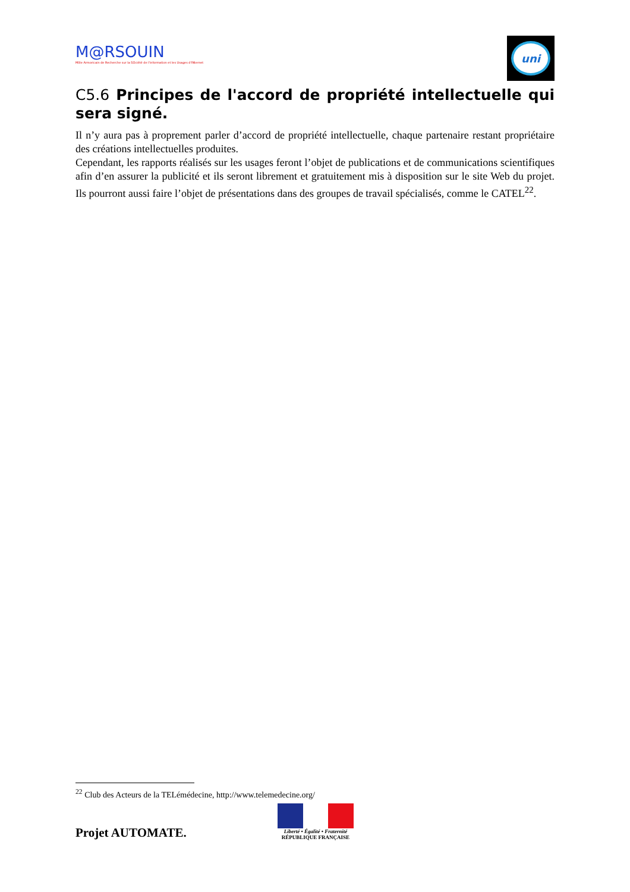M@RSOUIN
Môle Armoricain de Recherche sur la SOciété de l'information et les Usages d'INternet
uni
C5.6 Principes de l'accord de propriété intellectuelle qui sera signé.
Il n’y aura pas à proprement parler d’accord de propriété intellectuelle, chaque partenaire restant propriétaire des créations intellectuelles produites.
Cependant, les rapports réalisés sur les usages feront l’objet de publications et de communications scientifiques afin d’en assurer la publicité et ils seront librement et gratuitement mis à disposition sur le site Web du projet. Ils pourront aussi faire l’objet de présentations dans des groupes de travail spécialisés, comme le CATEL<sup>22</sup>.
<sup>22</sup> Club des Acteurs de la TELémédecine, http://www.telemedecine.org/
Projet AUTOMATE.
Liberté • Égalité • Fraternité
RÉPUBLIQUE FRANÇAISE